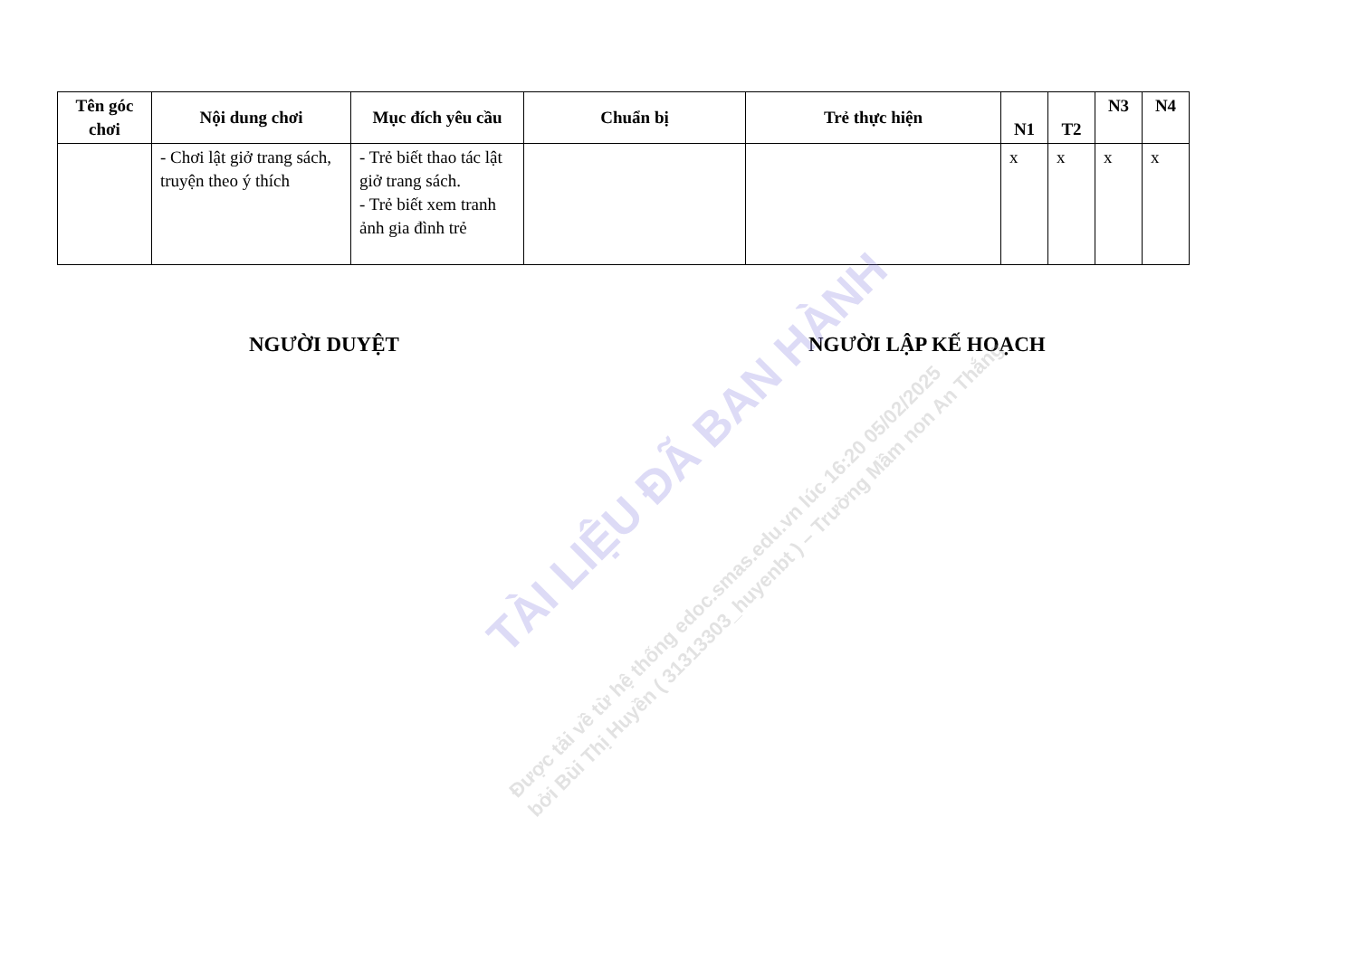| Tên góc chơi | Nội dung chơi | Mục đích yêu cầu | Chuẩn bị | Trẻ thực hiện | N1 | T2 | N3 | N4 |
| --- | --- | --- | --- | --- | --- | --- | --- | --- |
| | - Chơi lật giở trang sách, truyện theo ý thích | - Trẻ biết thao tác lật giở trang sách. - Trẻ biết xem tranh ảnh gia đình trẻ | | | x | x | x | x |
NGƯỜI DUYỆT NGƯỜI LẬP KẾ HOẠCH
TÀI LIỆU ĐÃ BAN HÀNH
Được tải về từ hệ thống edoc.smas.edu.vn lúc 16:20 05/02/2025
bởi Bùi Thị Huyền ( 31313303_huyenbt ) – Trường Mầm non An Thắng